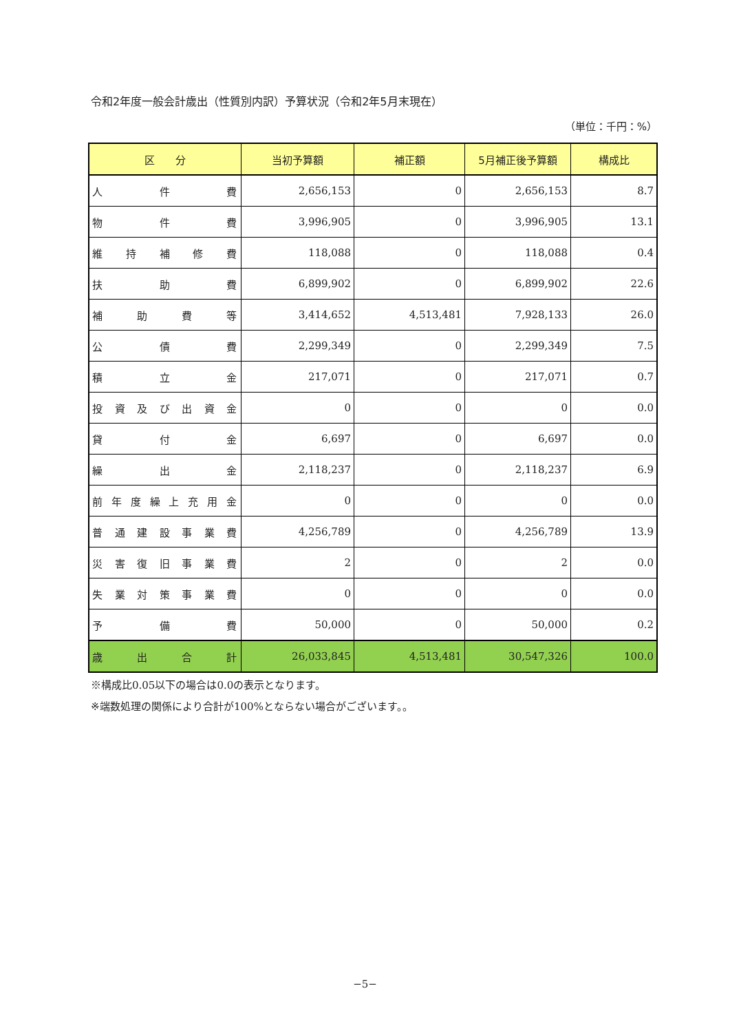令和2年度一般会計歳出（性質別内訳）予算状況（令和2年5月末現在）
（単位：千円：%）
| 区 分 | 当初予算額 | 補正額 | 5月補正後予算額 | 構成比 |
| --- | --- | --- | --- | --- |
| 人件費 | 2,656,153 | 0 | 2,656,153 | 8.7 |
| 物件費 | 3,996,905 | 0 | 3,996,905 | 13.1 |
| 維持補修費 | 118,088 | 0 | 118,088 | 0.4 |
| 扶助費 | 6,899,902 | 0 | 6,899,902 | 22.6 |
| 補助費等 | 3,414,652 | 4,513,481 | 7,928,133 | 26.0 |
| 公債費 | 2,299,349 | 0 | 2,299,349 | 7.5 |
| 積立金 | 217,071 | 0 | 217,071 | 0.7 |
| 投資及び出資金 | 0 | 0 | 0 | 0.0 |
| 貸付金 | 6,697 | 0 | 6,697 | 0.0 |
| 繰出金 | 2,118,237 | 0 | 2,118,237 | 6.9 |
| 前年度繰上充用金 | 0 | 0 | 0 | 0.0 |
| 普通建設事業費 | 4,256,789 | 0 | 4,256,789 | 13.9 |
| 災害復旧事業費 | 2 | 0 | 2 | 0.0 |
| 失業対策事業費 | 0 | 0 | 0 | 0.0 |
| 予備費 | 50,000 | 0 | 50,000 | 0.2 |
| 歳出合計 | 26,033,845 | 4,513,481 | 30,547,326 | 100.0 |
※構成比0.05以下の場合は0.0の表示となります。
※端数処理の関係により合計が100%とならない場合がございます。。
−5−